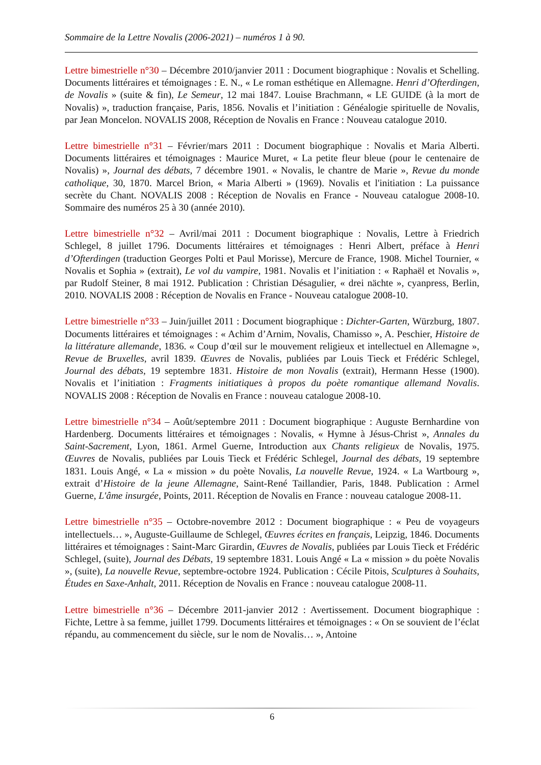Sommaire de la Lettre Novalis (2006-2021) – numéros 1 à 90.
Lettre bimestrielle n°30 – Décembre 2010/janvier 2011 : Document biographique : Novalis et Schelling. Documents littéraires et témoignages : E. N., « Le roman esthétique en Allemagne. Henri d’Ofterdingen, de Novalis » (suite & fin), Le Semeur, 12 mai 1847. Louise Brachmann, « LE GUIDE (à la mort de Novalis) », traduction française, Paris, 1856. Novalis et l’initiation : Généalogie spirituelle de Novalis, par Jean Moncelon. NOVALIS 2008, Réception de Novalis en France : Nouveau catalogue 2010.
Lettre bimestrielle n°31 – Février/mars 2011 : Document biographique : Novalis et Maria Alberti. Documents littéraires et témoignages : Maurice Muret, « La petite fleur bleue (pour le centenaire de Novalis) », Journal des débats, 7 décembre 1901. « Novalis, le chantre de Marie », Revue du monde catholique, 30, 1870. Marcel Brion, « Maria Alberti » (1969). Novalis et l'initiation : La puissance secrète du Chant. NOVALIS 2008 : Réception de Novalis en France - Nouveau catalogue 2008-10. Sommaire des numéros 25 à 30 (année 2010).
Lettre bimestrielle n°32 – Avril/mai 2011 : Document biographique : Novalis, Lettre à Friedrich Schlegel, 8 juillet 1796. Documents littéraires et témoignages : Henri Albert, préface à Henri d’Ofterdingen (traduction Georges Polti et Paul Morisse), Mercure de France, 1908. Michel Tournier, « Novalis et Sophia » (extrait), Le vol du vampire, 1981. Novalis et l’initiation : « Raphaël et Novalis », par Rudolf Steiner, 8 mai 1912. Publication : Christian Désagulier, « drei nächte », cyanpress, Berlin, 2010. NOVALIS 2008 : Réception de Novalis en France - Nouveau catalogue 2008-10.
Lettre bimestrielle n°33 – Juin/juillet 2011 : Document biographique : Dichter-Garten, Würzburg, 1807. Documents littéraires et témoignages : « Achim d’Arnim, Novalis, Chamisso », A. Peschier, Histoire de la littérature allemande, 1836. « Coup d’œil sur le mouvement religieux et intellectuel en Allemagne », Revue de Bruxelles, avril 1839. Œuvres de Novalis, publiées par Louis Tieck et Frédéric Schlegel, Journal des débats, 19 septembre 1831. Histoire de mon Novalis (extrait), Hermann Hesse (1900). Novalis et l’initiation : Fragments initiatiques à propos du poète romantique allemand Novalis. NOVALIS 2008 : Réception de Novalis en France : nouveau catalogue 2008-10.
Lettre bimestrielle n°34 – Août/septembre 2011 : Document biographique : Auguste Bernhardine von Hardenberg. Documents littéraires et témoignages : Novalis, « Hymne à Jésus-Christ », Annales du Saint-Sacrement, Lyon, 1861. Armel Guerne, Introduction aux Chants religieux de Novalis, 1975. Œuvres de Novalis, publiées par Louis Tieck et Frédéric Schlegel, Journal des débats, 19 septembre 1831. Louis Angé, « La « mission » du poète Novalis, La nouvelle Revue, 1924. « La Wartbourg », extrait d’Histoire de la jeune Allemagne, Saint-René Taillandier, Paris, 1848. Publication : Armel Guerne, L'âme insurgée, Points, 2011. Réception de Novalis en France : nouveau catalogue 2008-11.
Lettre bimestrielle n°35 – Octobre-novembre 2012 : Document biographique : « Peu de voyageurs intellectuels… », Auguste-Guillaume de Schlegel, Œuvres écrites en français, Leipzig, 1846. Documents littéraires et témoignages : Saint-Marc Girardin, Œuvres de Novalis, publiées par Louis Tieck et Frédéric Schlegel, (suite), Journal des Débats, 19 septembre 1831. Louis Angé « La « mission » du poète Novalis », (suite), La nouvelle Revue, septembre-octobre 1924. Publication : Cécile Pitois, Sculptures à Souhaits, Études en Saxe-Anhalt, 2011. Réception de Novalis en France : nouveau catalogue 2008-11.
Lettre bimestrielle n°36 – Décembre 2011-janvier 2012 : Avertissement. Document biographique : Fichte, Lettre à sa femme, juillet 1799. Documents littéraires et témoignages : « On se souvient de l’éclat répandu, au commencement du siècle, sur le nom de Novalis… », Antoine
6